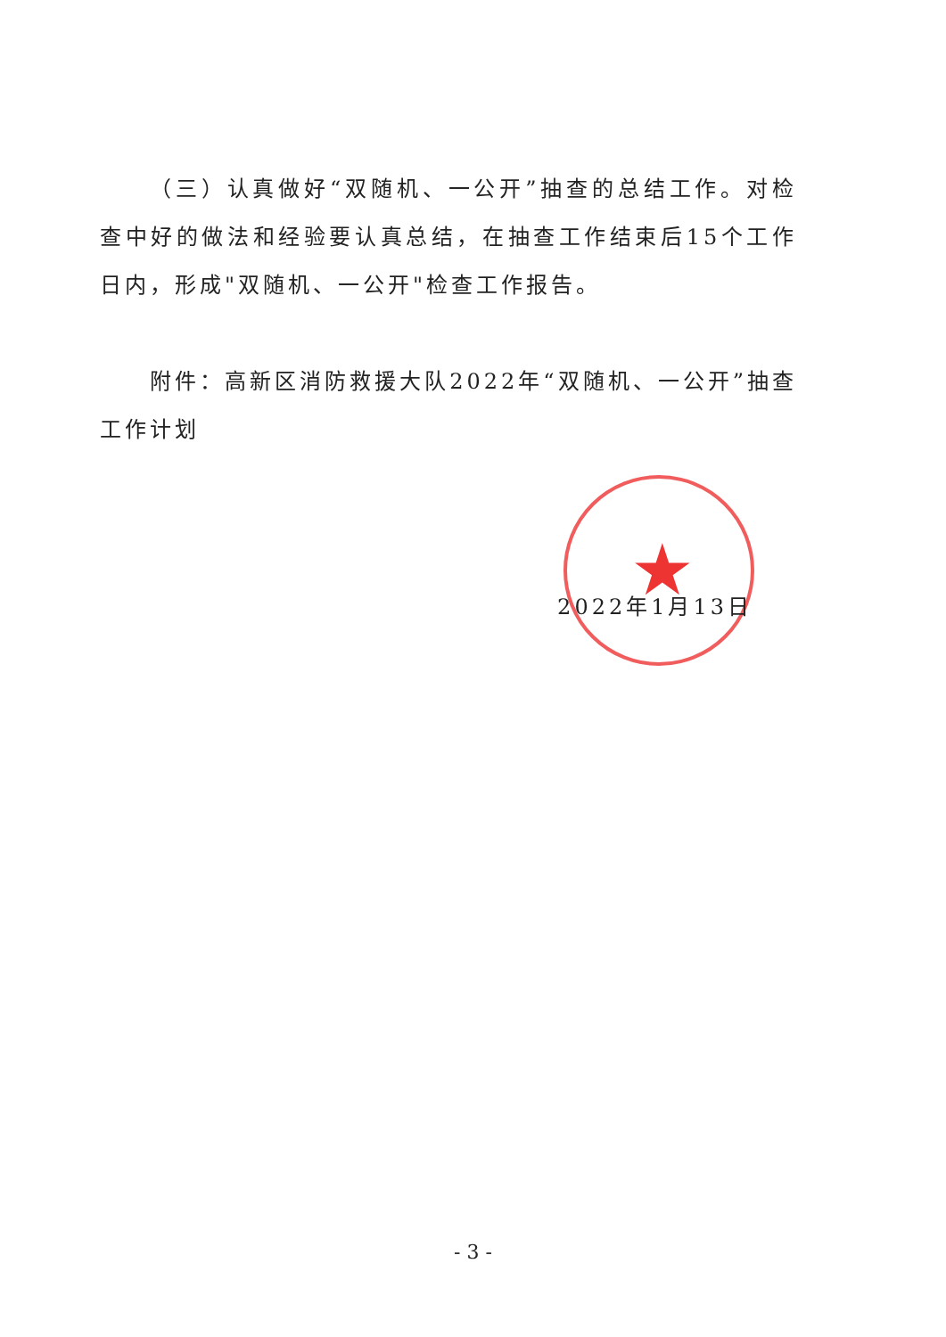★
（三）认真做好“双随机、一公开”抽查的总结工作。对检查中好的做法和经验要认真总结，在抽查工作结束后15个工作日内，形成"双随机、一公开"检查工作报告。
附件：高新区消防救援大队2022年“双随机、一公开”抽查工作计划
2022年1月13日
- 3 -